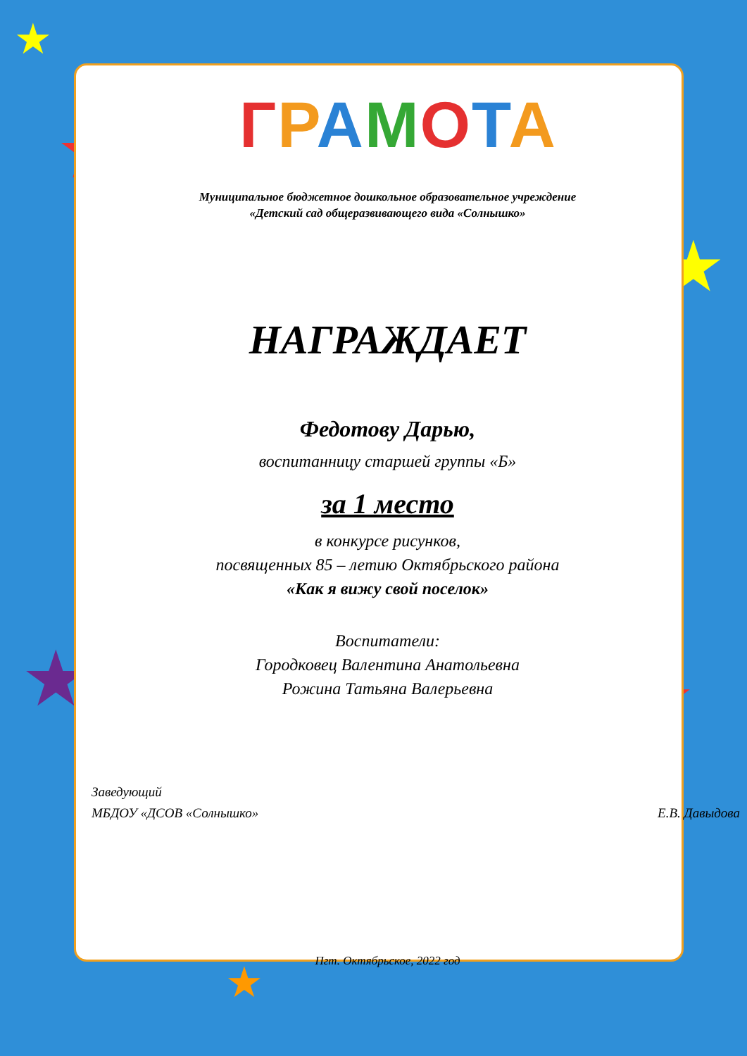★
★
★
★
★
★
ГРАМОТА
Муниципальное бюджетное дошкольное образовательное учреждение
«Детский сад общеразвивающего вида «Солнышко»
НАГРАЖДАЕТ
Федотову Дарью,
воспитанницу старшей группы «Б»
за 1 место
в конкурсе рисунков,
посвященных 85 – летию Октябрьского района
«Как я вижу свой поселок»
Воспитатели:
Городковец Валентина Анатольевна
Рожина Татьяна Валерьевна
Заведующий
МБДОУ «ДСОВ «Солнышко»
Е.В. Давыдова
Пгт. Октябрьское, 2022 год